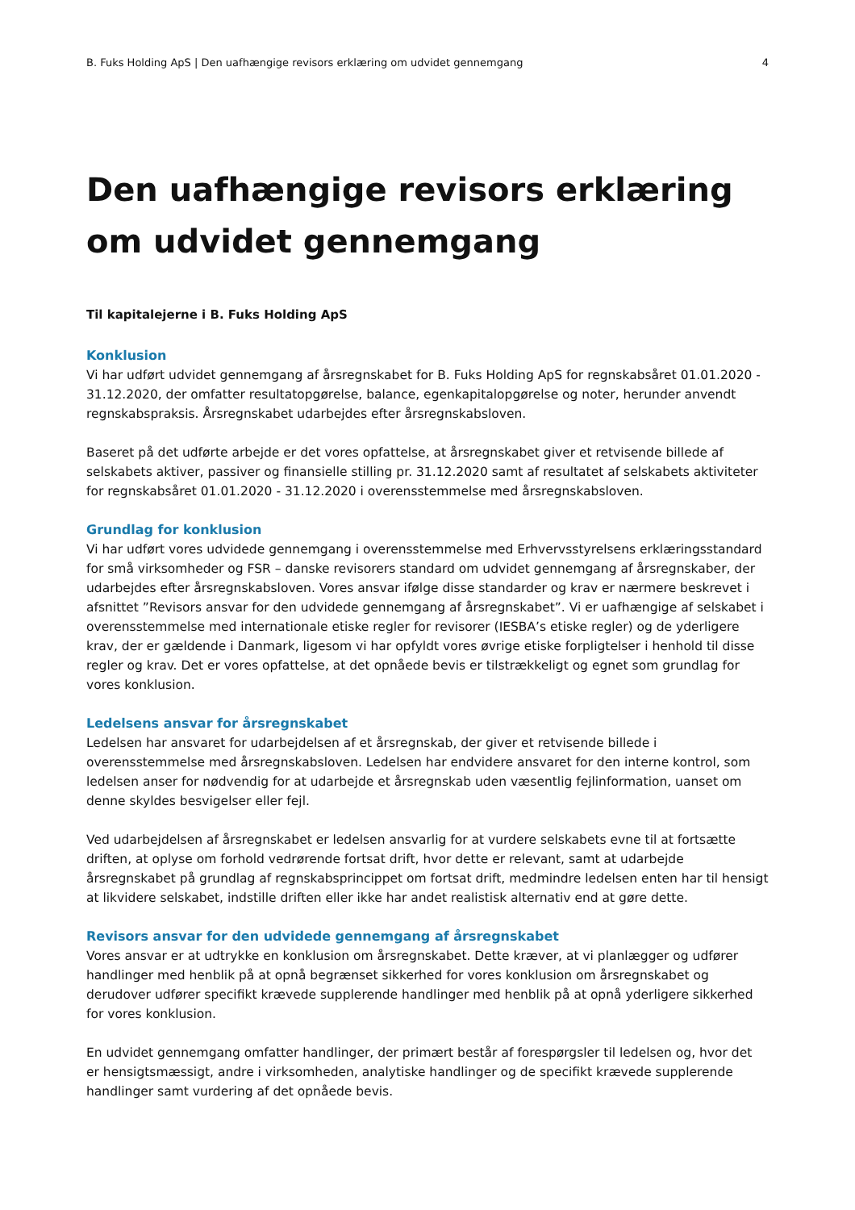B. Fuks Holding ApS | Den uafhængige revisors erklæring om udvidet gennemgang 4
Den uafhængige revisors erklæring om udvidet gennemgang
Til kapitalejerne i B. Fuks Holding ApS
Konklusion
Vi har udført udvidet gennemgang af årsregnskabet for B. Fuks Holding ApS for regnskabsåret 01.01.2020 - 31.12.2020, der omfatter resultatopgørelse, balance, egenkapitalopgørelse og noter, herunder anvendt regnskabspraksis. Årsregnskabet udarbejdes efter årsregnskabsloven.
Baseret på det udførte arbejde er det vores opfattelse, at årsregnskabet giver et retvisende billede af selskabets aktiver, passiver og finansielle stilling pr. 31.12.2020 samt af resultatet af selskabets aktiviteter for regnskabsåret 01.01.2020 - 31.12.2020 i overensstemmelse med årsregnskabsloven.
Grundlag for konklusion
Vi har udført vores udvidede gennemgang i overensstemmelse med Erhvervsstyrelsens erklæringsstandard for små virksomheder og FSR – danske revisorers standard om udvidet gennemgang af årsregnskaber, der udarbejdes efter årsregnskabsloven. Vores ansvar ifølge disse standarder og krav er nærmere beskrevet i afsnittet ”Revisors ansvar for den udvidede gennemgang af årsregnskabet”. Vi er uafhængige af selskabet i overensstemmelse med internationale etiske regler for revisorer (IESBA’s etiske regler) og de yderligere krav, der er gældende i Danmark, ligesom vi har opfyldt vores øvrige etiske forpligtelser i henhold til disse regler og krav. Det er vores opfattelse, at det opnåede bevis er tilstrækkeligt og egnet som grundlag for vores konklusion.
Ledelsens ansvar for årsregnskabet
Ledelsen har ansvaret for udarbejdelsen af et årsregnskab, der giver et retvisende billede i overensstemmelse med årsregnskabsloven. Ledelsen har endvidere ansvaret for den interne kontrol, som ledelsen anser for nødvendig for at udarbejde et årsregnskab uden væsentlig fejlinformation, uanset om denne skyldes besvigelser eller fejl.
Ved udarbejdelsen af årsregnskabet er ledelsen ansvarlig for at vurdere selskabets evne til at fortsætte driften, at oplyse om forhold vedrørende fortsat drift, hvor dette er relevant, samt at udarbejde årsregnskabet på grundlag af regnskabsprincippet om fortsat drift, medmindre ledelsen enten har til hensigt at likvidere selskabet, indstille driften eller ikke har andet realistisk alternativ end at gøre dette.
Revisors ansvar for den udvidede gennemgang af årsregnskabet
Vores ansvar er at udtrykke en konklusion om årsregnskabet. Dette kræver, at vi planlægger og udfører handlinger med henblik på at opnå begrænset sikkerhed for vores konklusion om årsregnskabet og derudover udfører specifikt krævede supplerende handlinger med henblik på at opnå yderligere sikkerhed for vores konklusion.
En udvidet gennemgang omfatter handlinger, der primært består af forespørgsler til ledelsen og, hvor det er hensigtsmæssigt, andre i virksomheden, analytiske handlinger og de specifikt krævede supplerende handlinger samt vurdering af det opnåede bevis.